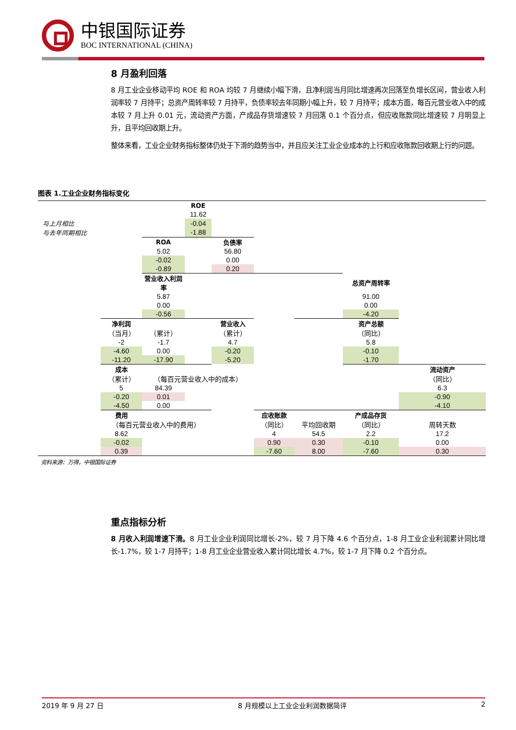中银国际证券
BOC INTERNATIONAL (CHINA)
8 月盈利回落
8 月工业企业移动平均 ROE 和 ROA 均较 7 月继续小幅下滑，且净利润当月同比增速再次回落至负增长区间，营业收入利润率较 7 月持平；总资产周转率较 7 月持平，负债率较去年同期小幅上升，较 7 月持平；成本方面，每百元营业收入中的成本较 7 月上升 0.01 元，流动资产方面，产成品存货增速较 7 月回落 0.1 个百分点，但应收账款同比增速较 7 月明显上升，且平均回收期上升。
整体来看，工业企业财务指标整体仍处于下滑的趋势当中，并且应关注工业企业成本的上行和应收账款回收期上行的问题。
图表 1.工业企业财务指标变化
| | | | ROE | | | | | |
| | | | 11.62 | | | | | |
| 与上月相比 | | | -0.04 | | | | | |
| 与去年同期相比 | | | -1.88 | | | | | |
| | | ROA | | 负债率 | | | | |
| | | 5.02 | | 56.80 | | | | |
| | | -0.02 | | 0.00 | | | | |
| | | -0.89 | | 0.20 | | | | |
| | | 营业收入利润率 | | | | | 总资产周转率 | |
| | | 5.87 | | | | | 91.00 | |
| | | 0.00 | | | | | 0.00 | |
| | | -0.56 | | | | | -4.20 | |
| | 净利润 | | | 营业收入 | | | 资产总额 | |
| | （当月） | （累计） | | （累计） | | | （同比） | |
| | -2 | -1.7 | | 4.7 | | | 5.8 | |
| | -4.60 | 0.00 | | -0.20 | | | -0.10 | |
| | -11.20 | -17.90 | | -5.20 | | | -1.70 | |
| | 成本 | | | | | | | 流动资产 |
| | （累计） | （每百元营业收入中的成本） | | | | | | （同比） |
| | 5 | 84.39 | | | | | | 6.3 |
| | -0.20 | 0.01 | | | | | | -0.90 |
| | -4.50 | 0.00 | | | | | | -4.10 |
| | 费用 | | | | 应收账款 | | 产成品存货 | |
| | （每百元营业收入中的费用） | | | | （同比） | 平均回收期 | （同比） | 周转天数 |
| | 8.62 | | | | 4 | 54.5 | 2.2 | 17.2 |
| | -0.02 | | | | 0.90 | 0.30 | -0.10 | 0.00 |
| | 0.39 | | | | -7.60 | 8.00 | -7.60 | 0.30 |
资料来源：万得，中银国际证券
重点指标分析
8 月收入利润增速下滑。8 月工业企业利润同比增长-2%，较 7 月下降 4.6 个百分点，1-8 月工业企业利润累计同比增长-1.7%，较 1-7 月持平；1-8 月工业企业营业收入累计同比增长 4.7%，较 1-7 月下降 0.2 个百分点。
2019 年 9 月 27 日 8 月规模以上工业企业利润数据简评 2